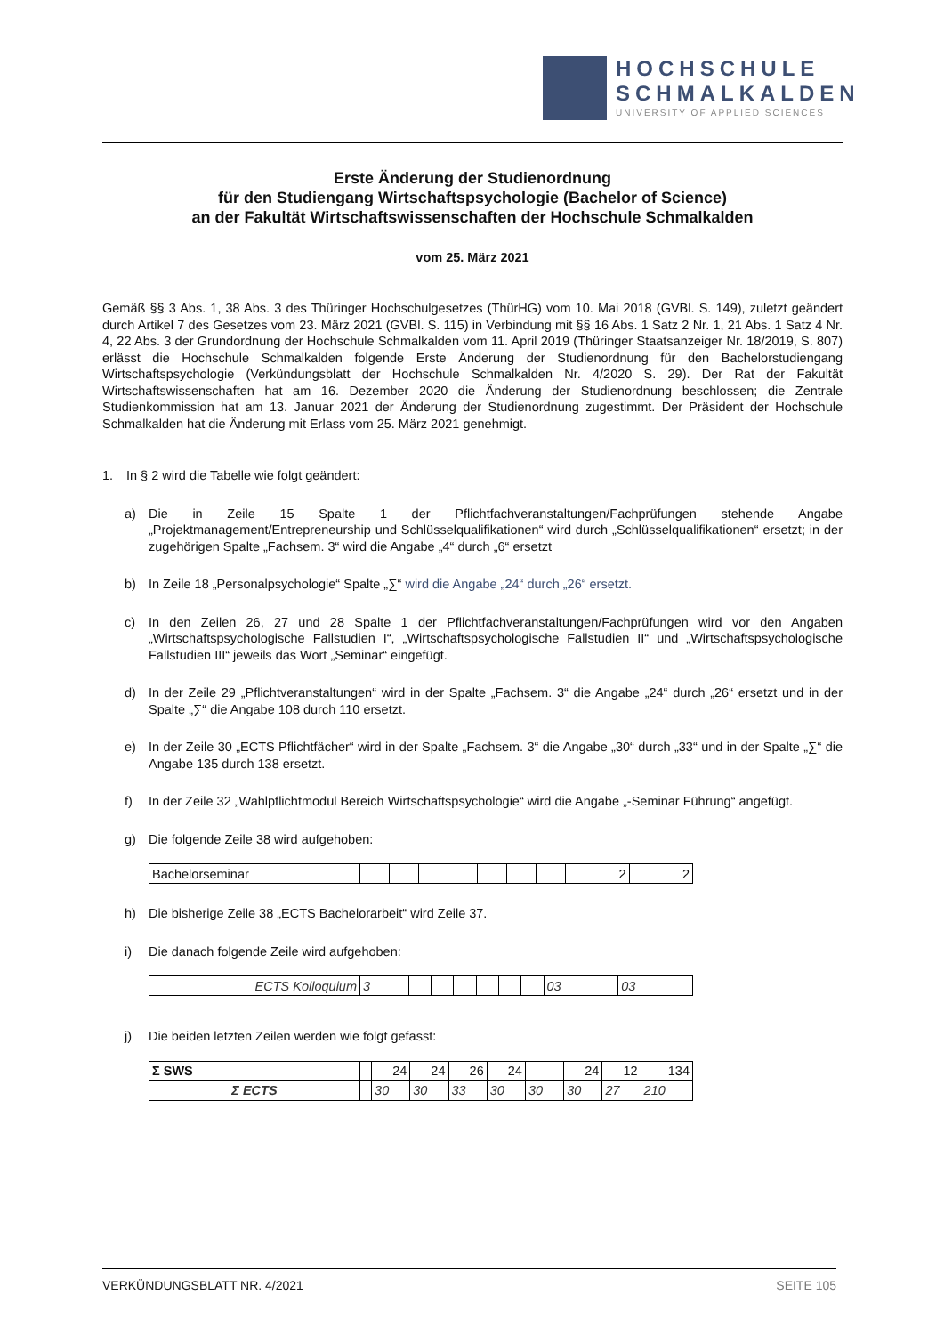HOCHSCHULE
SCHMALKALDEN
UNIVERSITY OF APPLIED SCIENCES
Erste Änderung der Studienordnung
für den Studiengang Wirtschaftspsychologie (Bachelor of Science)
an der Fakultät Wirtschaftswissenschaften der Hochschule Schmalkalden
vom 25. März 2021
Gemäß §§ 3 Abs. 1, 38 Abs. 3 des Thüringer Hochschulgesetzes (ThürHG) vom 10. Mai 2018 (GVBl. S. 149), zuletzt geändert durch Artikel 7 des Gesetzes vom 23. März 2021 (GVBl. S. 115) in Verbindung mit §§ 16 Abs. 1 Satz 2 Nr. 1, 21 Abs. 1 Satz 4 Nr. 4, 22 Abs. 3 der Grundordnung der Hochschule Schmalkalden vom 11. April 2019 (Thüringer Staatsanzeiger Nr. 18/2019, S. 807) erlässt die Hochschule Schmalkalden folgende Erste Änderung der Studienordnung für den Bachelorstudiengang Wirtschaftspsychologie (Verkündungsblatt der Hochschule Schmalkalden Nr. 4/2020 S. 29). Der Rat der Fakultät Wirtschaftswissenschaften hat am 16. Dezember 2020 die Änderung der Studienordnung beschlossen; die Zentrale Studienkommission hat am 13. Januar 2021 der Änderung der Studienordnung zugestimmt. Der Präsident der Hochschule Schmalkalden hat die Änderung mit Erlass vom 25. März 2021 genehmigt.
1. In § 2 wird die Tabelle wie folgt geändert:
a)
Die in Zeile 15 Spalte 1 der Pflichtfachveranstaltungen/Fachprüfungen stehende Angabe „Projektmanagement/Entrepreneurship und Schlüsselqualifikationen“ wird durch „Schlüsselqualifikationen“ ersetzt; in der zugehörigen Spalte „Fachsem. 3“ wird die Angabe „4“ durch „6“ ersetzt
b)
In Zeile 18 „Personalpsychologie“ Spalte „∑“ wird die Angabe „24“ durch „26“ ersetzt.
c)
In den Zeilen 26, 27 und 28 Spalte 1 der Pflichtfachveranstaltungen/Fachprüfungen wird vor den Angaben „Wirtschaftspsychologische Fallstudien I“, „Wirtschaftspsychologische Fallstudien II“ und „Wirtschaftspsychologische Fallstudien III“ jeweils das Wort „Seminar“ eingefügt.
d)
In der Zeile 29 „Pflichtveranstaltungen“ wird in der Spalte „Fachsem. 3“ die Angabe „24“ durch „26“ ersetzt und in der Spalte „∑“ die Angabe 108 durch 110 ersetzt.
e)
In der Zeile 30 „ECTS Pflichtfächer“ wird in der Spalte „Fachsem. 3“ die Angabe „30“ durch „33“ und in der Spalte „∑“ die Angabe 135 durch 138 ersetzt.
f)
In der Zeile 32 „Wahlpflichtmodul Bereich Wirtschaftspsychologie“ wird die Angabe „-Seminar Führung“ angefügt.
g) Die folgende Zeile 38 wird aufgehoben:
| Bachelorseminar | | | | | | | | 2 | 2 |
h) Die bisherige Zeile 38 „ECTS Bachelorarbeit“ wird Zeile 37.
i) Die danach folgende Zeile wird aufgehoben:
| ECTS Kolloquium | 3 | | | | | | | 03 | 03 |
j) Die beiden letzten Zeilen werden wie folgt gefasst:
| Σ SWS | | 24 | 24 | 26 | 24 | | 24 | 12 | 134 |
| Σ ECTS | | 30 | 30 | 33 | 30 | 30 | 30 | 27 | 210 |
VERKÜNDUNGSBLATT NR. 4/2021 SEITE 105